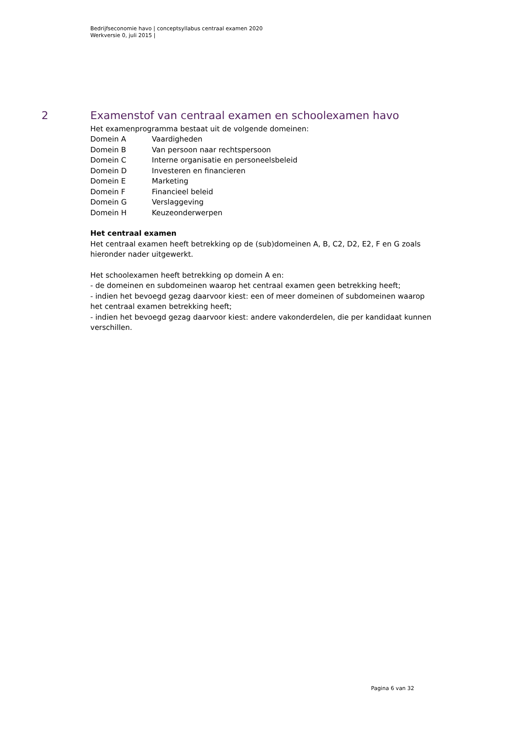Bedrijfseconomie havo | conceptsyllabus centraal examen 2020
Werkversie 0, juli 2015 |
2 Examenstof van centraal examen en schoolexamen havo
Het examenprogramma bestaat uit de volgende domeinen:
| Domein A | Vaardigheden |
| Domein B | Van persoon naar rechtspersoon |
| Domein C | Interne organisatie en personeelsbeleid |
| Domein D | Investeren en financieren |
| Domein E | Marketing |
| Domein F | Financieel beleid |
| Domein G | Verslaggeving |
| Domein H | Keuzeonderwerpen |
Het centraal examen
Het centraal examen heeft betrekking op de (sub)domeinen A, B, C2, D2, E2, F en G zoals hieronder nader uitgewerkt.
Het schoolexamen heeft betrekking op domein A en:
- de domeinen en subdomeinen waarop het centraal examen geen betrekking heeft;
- indien het bevoegd gezag daarvoor kiest: een of meer domeinen of subdomeinen waarop het centraal examen betrekking heeft;
- indien het bevoegd gezag daarvoor kiest: andere vakonderdelen, die per kandidaat kunnen verschillen.
Pagina 6 van 32